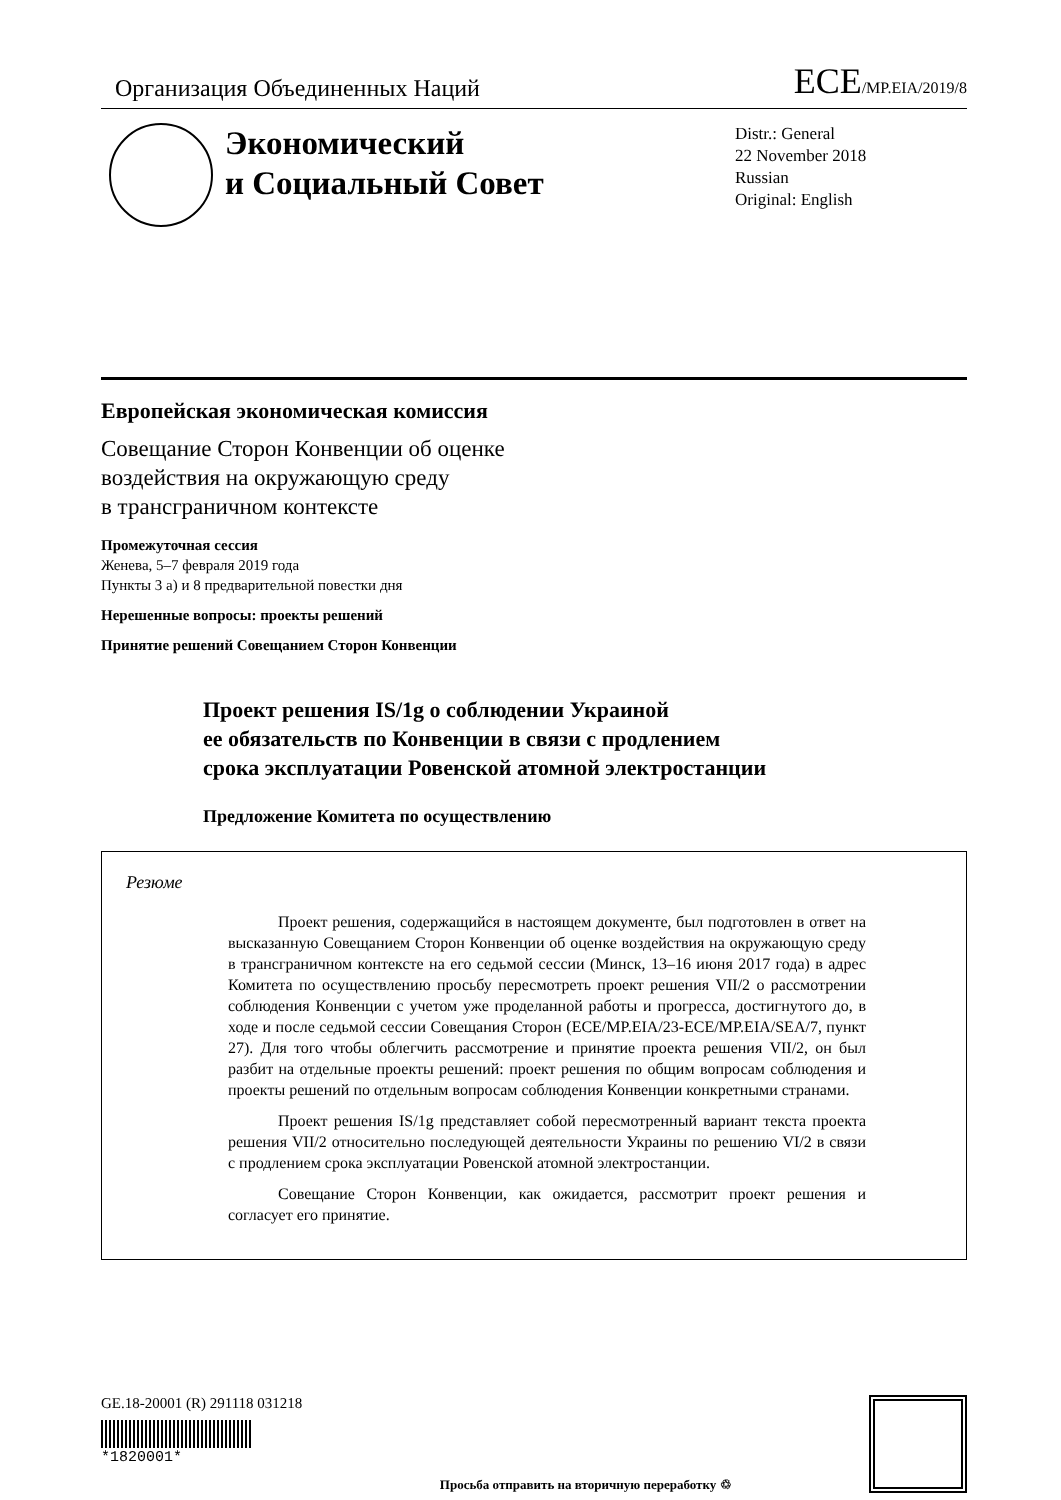Организация Объединенных Наций
ECE/MP.EIA/2019/8
Экономический
и Социальный Совет
Distr.: General
22 November 2018
Russian
Original: English
Европейская экономическая комиссия
Совещание Сторон Конвенции об оценке
воздействия на окружающую среду
в трансграничном контексте
Промежуточная сессия
Женева, 5–7 февраля 2019 года
Пункты 3 а) и 8 предварительной повестки дня
Нерешенные вопросы: проекты решений
Принятие решений Совещанием Сторон Конвенции
Проект решения IS/1g о соблюдении Украиной
ее обязательств по Конвенции в связи с продлением
срока эксплуатации Ровенской атомной электростанции
Предложение Комитета по осуществлению
Резюме
Проект решения, содержащийся в настоящем документе, был подготовлен в ответ на высказанную Совещанием Сторон Конвенции об оценке воздействия на окружающую среду в трансграничном контексте на его седьмой сессии (Минск, 13–16 июня 2017 года) в адрес Комитета по осуществлению просьбу пересмотреть проект решения VII/2 о рассмотрении соблюдения Конвенции с учетом уже проделанной работы и прогресса, достигнутого до, в ходе и после седьмой сессии Совещания Сторон (ECE/MP.EIA/23-ECE/MP.EIA/SEA/7, пункт 27). Для того чтобы облегчить рассмотрение и принятие проекта решения VII/2, он был разбит на отдельные проекты решений: проект решения по общим вопросам соблюдения и проекты решений по отдельным вопросам соблюдения Конвенции конкретными странами.
Проект решения IS/1g представляет собой пересмотренный вариант текста проекта решения VII/2 относительно последующей деятельности Украины по решению VI/2 в связи с продлением срока эксплуатации Ровенской атомной электростанции.
Совещание Сторон Конвенции, как ожидается, рассмотрит проект решения и согласует его принятие.
GE.18-20001 (R) 291118 031218
*1820001*
Просьба отправить на вторичную переработку ♲